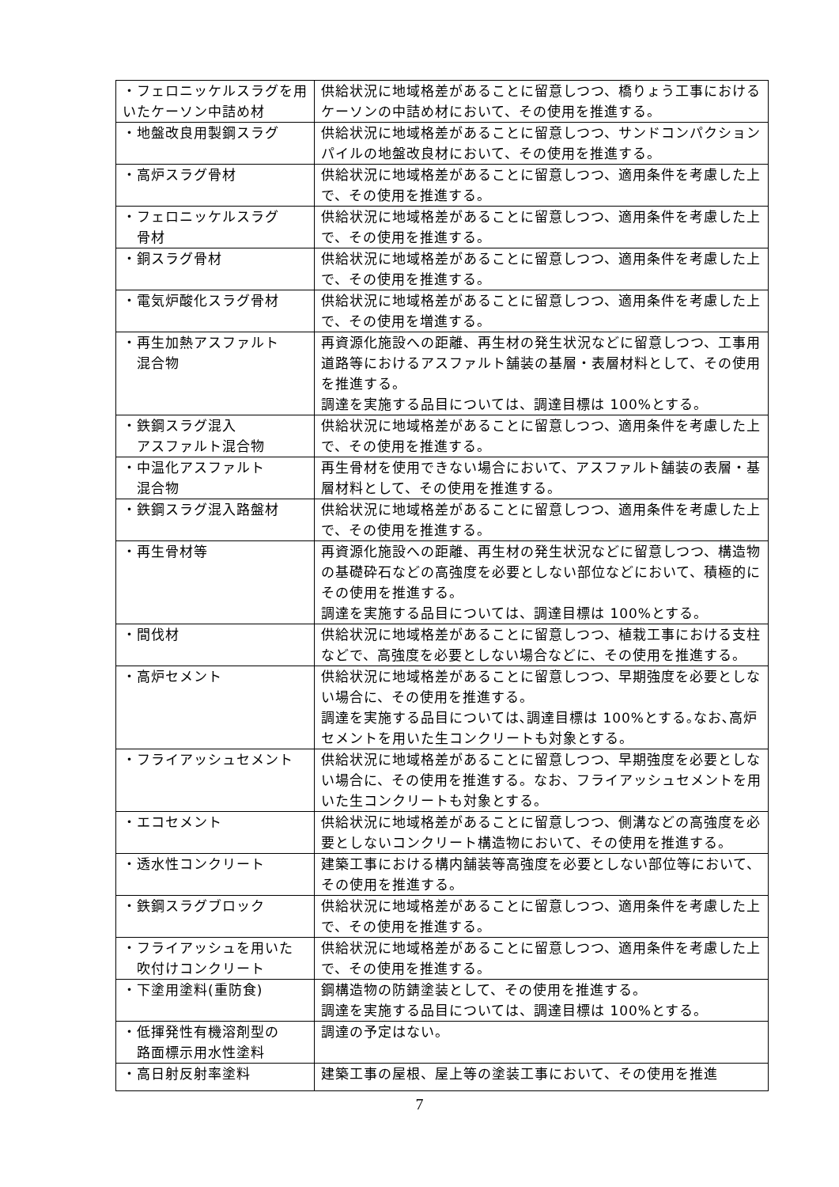| ・フェロニッケルスラグを用いたケーソン中詰め材 | 供給状況に地域格差があることに留意しつつ、橋りょう工事におけるケーソンの中詰め材において、その使用を推進する。 |
| ・地盤改良用製鋼スラグ | 供給状況に地域格差があることに留意しつつ、サンドコンパクションパイルの地盤改良材において、その使用を推進する。 |
| ・高炉スラグ骨材 | 供給状況に地域格差があることに留意しつつ、適用条件を考慮した上で、その使用を推進する。 |
| ・フェロニッケルスラグ 骨材 | 供給状況に地域格差があることに留意しつつ、適用条件を考慮した上で、その使用を推進する。 |
| ・銅スラグ骨材 | 供給状況に地域格差があることに留意しつつ、適用条件を考慮した上で、その使用を推進する。 |
| ・電気炉酸化スラグ骨材 | 供給状況に地域格差があることに留意しつつ、適用条件を考慮した上で、その使用を増進する。 |
| ・再生加熱アスファルト 混合物 | 再資源化施設への距離、再生材の発生状況などに留意しつつ、工事用道路等におけるアスファルト舗装の基層・表層材料として、その使用を推進する。 調達を実施する品目については、調達目標は 100%とする。 |
| ・鉄鋼スラグ混入 アスファルト混合物 | 供給状況に地域格差があることに留意しつつ、適用条件を考慮した上で、その使用を推進する。 |
| ・中温化アスファルト 混合物 | 再生骨材を使用できない場合において、アスファルト舗装の表層・基層材料として、その使用を推進する。 |
| ・鉄鋼スラグ混入路盤材 | 供給状況に地域格差があることに留意しつつ、適用条件を考慮した上で、その使用を推進する。 |
| ・再生骨材等 | 再資源化施設への距離、再生材の発生状況などに留意しつつ、構造物の基礎砕石などの高強度を必要としない部位などにおいて、積極的にその使用を推進する。 調達を実施する品目については、調達目標は 100%とする。 |
| ・間伐材 | 供給状況に地域格差があることに留意しつつ、植栽工事における支柱などで、高強度を必要としない場合などに、その使用を推進する。 |
| ・高炉セメント | 供給状況に地域格差があることに留意しつつ、早期強度を必要としない場合に、その使用を推進する。 調達を実施する品目については､調達目標は 100%とする｡なお､高炉セメントを用いた生コンクリートも対象とする。 |
| ・フライアッシュセメント | 供給状況に地域格差があることに留意しつつ、早期強度を必要としない場合に、その使用を推進する。なお、フライアッシュセメントを用いた生コンクリートも対象とする。 |
| ・エコセメント | 供給状況に地域格差があることに留意しつつ、側溝などの高強度を必要としないコンクリート構造物において、その使用を推進する。 |
| ・透水性コンクリート | 建築工事における構内舗装等高強度を必要としない部位等において、その使用を推進する。 |
| ・鉄鋼スラグブロック | 供給状況に地域格差があることに留意しつつ、適用条件を考慮した上で、その使用を推進する。 |
| ・フライアッシュを用いた 吹付けコンクリート | 供給状況に地域格差があることに留意しつつ、適用条件を考慮した上で、その使用を推進する。 |
| ・下塗用塗料(重防食) | 鋼構造物の防錆塗装として、その使用を推進する。 調達を実施する品目については、調達目標は 100%とする。 |
| ・低揮発性有機溶剤型の 路面標示用水性塗料 | 調達の予定はない。 |
| ・高日射反射率塗料 | 建築工事の屋根、屋上等の塗装工事において、その使用を推進 |
7